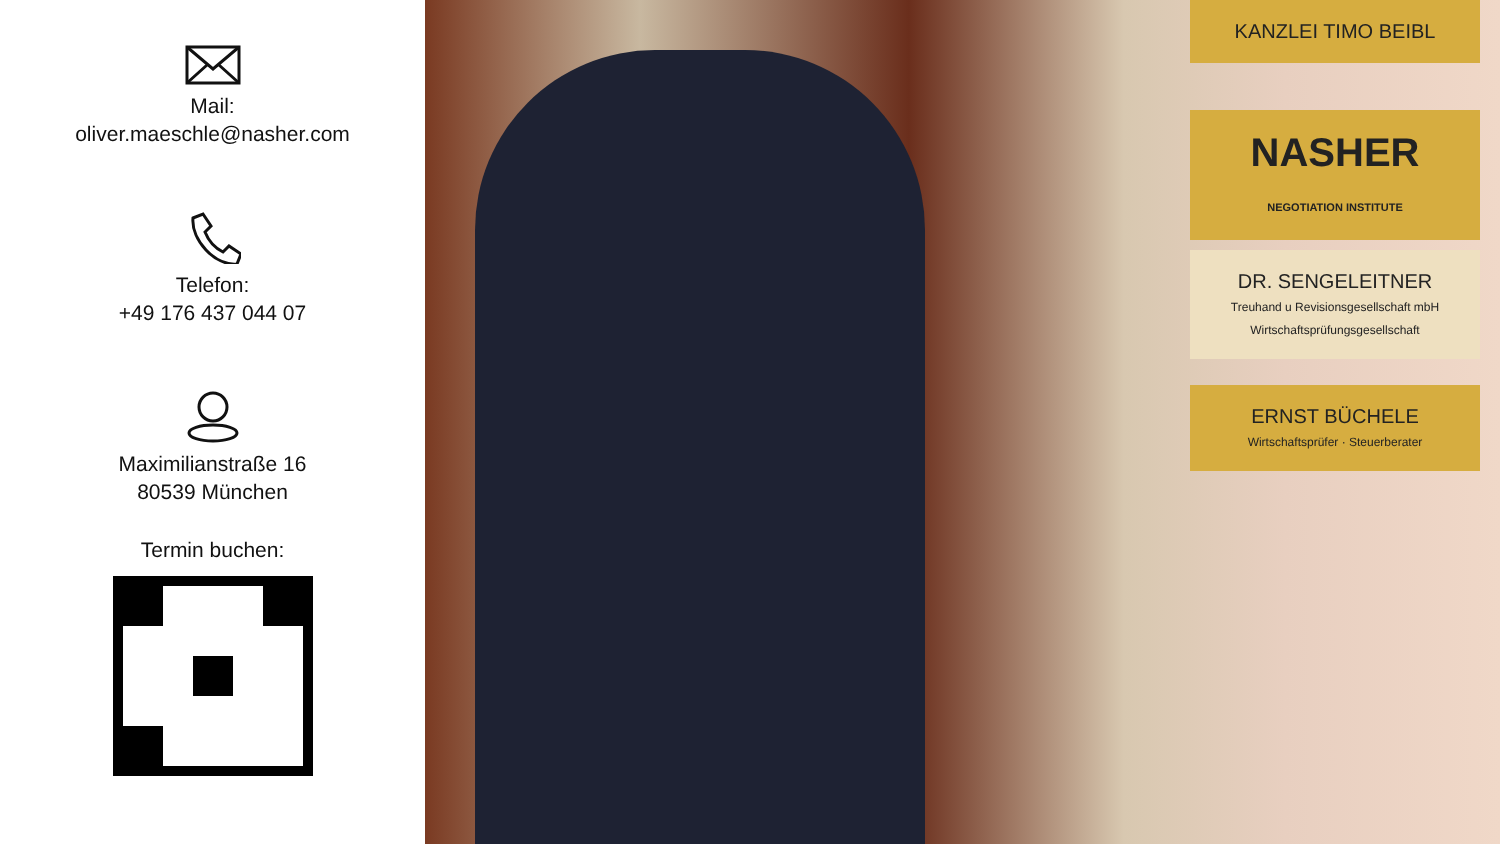Mail:
oliver.maeschle@nasher.com
Telefon:
+49 176 437 044 07
Maximilianstraße 16
80539 München
Termin buchen:
KANZLEI TIMO BEIBL
NASHER
NEGOTIATION INSTITUTE
DR. SENGELEITNER
Treuhand u Revisionsgesellschaft mbH
Wirtschaftsprüfungsgesellschaft
ERNST BÜCHELE
Wirtschaftsprüfer · Steuerberater